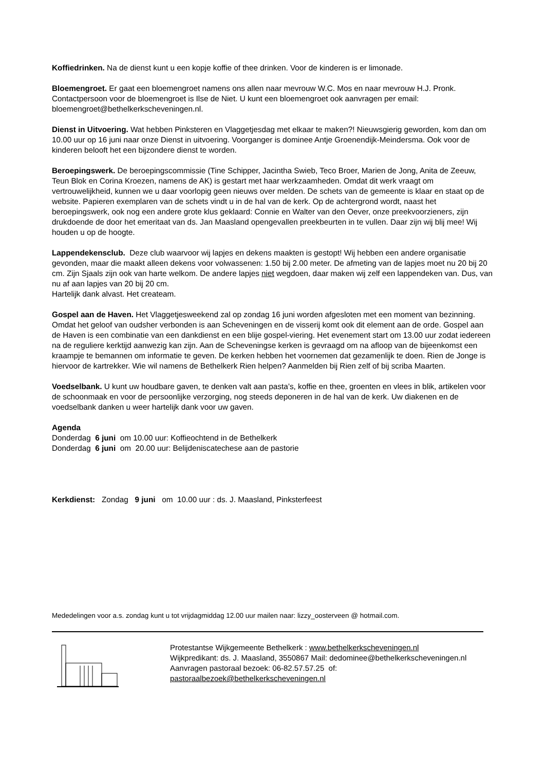Koffiedrinken. Na de dienst kunt u een kopje koffie of thee drinken. Voor de kinderen is er limonade.
Bloemengroet. Er gaat een bloemengroet namens ons allen naar mevrouw W.C. Mos en naar mevrouw H.J. Pronk. Contactpersoon voor de bloemengroet is Ilse de Niet. U kunt een bloemengroet ook aanvragen per email: bloemengroet@bethelkerkscheveningen.nl.
Dienst in Uitvoering. Wat hebben Pinksteren en Vlaggetjesdag met elkaar te maken?! Nieuwsgierig geworden, kom dan om 10.00 uur op 16 juni naar onze Dienst in uitvoering. Voorganger is dominee Antje Groenendijk-Meindersma. Ook voor de kinderen belooft het een bijzondere dienst te worden.
Beroepingswerk. De beroepingscommissie (Tine Schipper, Jacintha Swieb, Teco Broer, Marien de Jong, Anita de Zeeuw, Teun Blok en Corina Kroezen, namens de AK) is gestart met haar werkzaamheden. Omdat dit werk vraagt om vertrouwelijkheid, kunnen we u daar voorlopig geen nieuws over melden. De schets van de gemeente is klaar en staat op de website. Papieren exemplaren van de schets vindt u in de hal van de kerk. Op de achtergrond wordt, naast het beroepingswerk, ook nog een andere grote klus geklaard: Connie en Walter van den Oever, onze preekvoorzieners, zijn drukdoende de door het emeritaat van ds. Jan Maasland opengevallen preekbeurten in te vullen. Daar zijn wij blij mee! Wij houden u op de hoogte.
Lappendekensclub. Deze club waarvoor wij lapjes en dekens maakten is gestopt! Wij hebben een andere organisatie gevonden, maar die maakt alleen dekens voor volwassenen: 1.50 bij 2.00 meter. De afmeting van de lapjes moet nu 20 bij 20 cm. Zijn Sjaals zijn ook van harte welkom. De andere lapjes niet wegdoen, daar maken wij zelf een lappendeken van. Dus, van nu af aan lapjes van 20 bij 20 cm.
Hartelijk dank alvast. Het createam.
Gospel aan de Haven. Het Vlaggetjesweekend zal op zondag 16 juni worden afgesloten met een moment van bezinning. Omdat het geloof van oudsher verbonden is aan Scheveningen en de visserij komt ook dit element aan de orde. Gospel aan de Haven is een combinatie van een dankdienst en een blije gospel-viering. Het evenement start om 13.00 uur zodat iedereen na de reguliere kerktijd aanwezig kan zijn. Aan de Scheveningse kerken is gevraagd om na afloop van de bijeenkomst een kraampje te bemannen om informatie te geven. De kerken hebben het voornemen dat gezamenlijk te doen. Rien de Jonge is hiervoor de kartrekker. Wie wil namens de Bethelkerk Rien helpen? Aanmelden bij Rien zelf of bij scriba Maarten.
Voedselbank. U kunt uw houdbare gaven, te denken valt aan pasta’s, koffie en thee, groenten en vlees in blik, artikelen voor de schoonmaak en voor de persoonlijke verzorging, nog steeds deponeren in de hal van de kerk. Uw diakenen en de voedselbank danken u weer hartelijk dank voor uw gaven.
Agenda
Donderdag 6 juni om 10.00 uur: Koffieochtend in de Bethelkerk
Donderdag 6 juni om 20.00 uur: Belijdeniscatechese aan de pastorie
Kerkdienst: Zondag 9 juni om 10.00 uur : ds. J. Maasland, Pinksterfeest
Mededelingen voor a.s. zondag kunt u tot vrijdagmiddag 12.00 uur mailen naar: lizzy_oosterveen @ hotmail.com.
Protestantse Wijkgemeente Bethelkerk : www.bethelkerkscheveningen.nl
Wijkpredikant: ds. J. Maasland, 3550867 Mail: dedominee@bethelkerkscheveningen.nl
Aanvragen pastoraal bezoek: 06-82.57.57.25 of:
pastoraalbezoek@bethelkerkscheveningen.nl